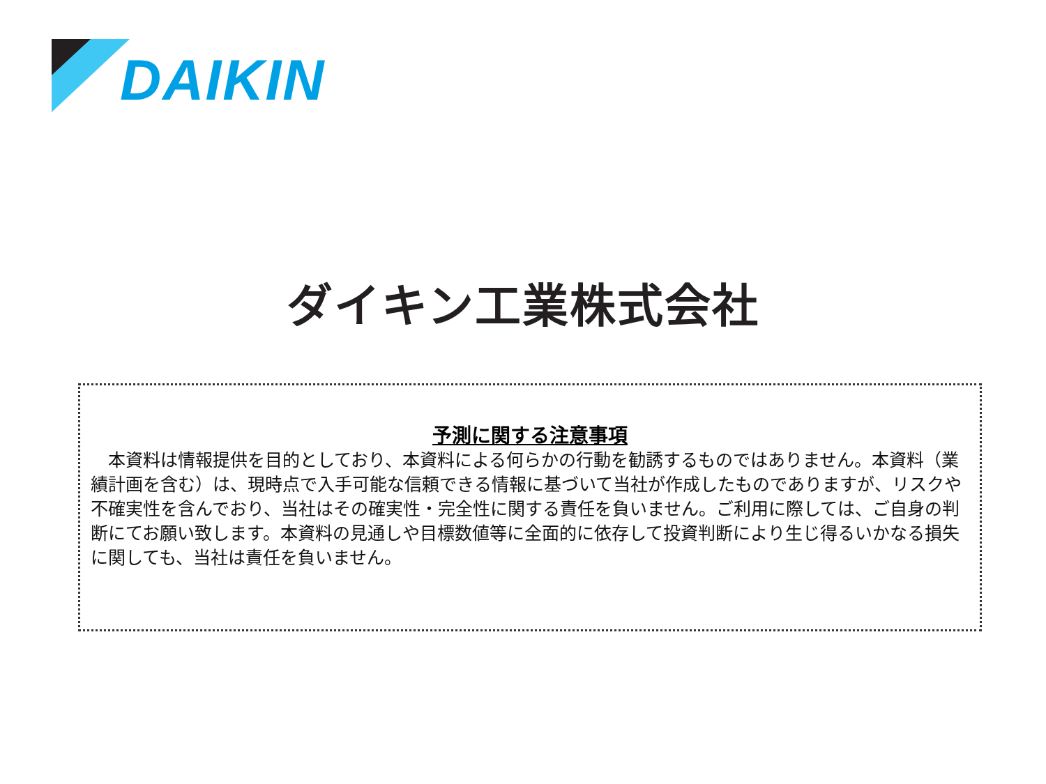DAIKIN
ダイキン工業株式会社
予測に関する注意事項
　本資料は情報提供を目的としており、本資料による何らかの行動を勧誘するものではありません。本資料（業績計画を含む）は、現時点で入手可能な信頼できる情報に基づいて当社が作成したものでありますが、リスクや不確実性を含んでおり、当社はその確実性・完全性に関する責任を負いません。ご利用に際しては、ご自身の判断にてお願い致します。本資料の見通しや目標数値等に全面的に依存して投資判断により生じ得るいかなる損失に関しても、当社は責任を負いません。